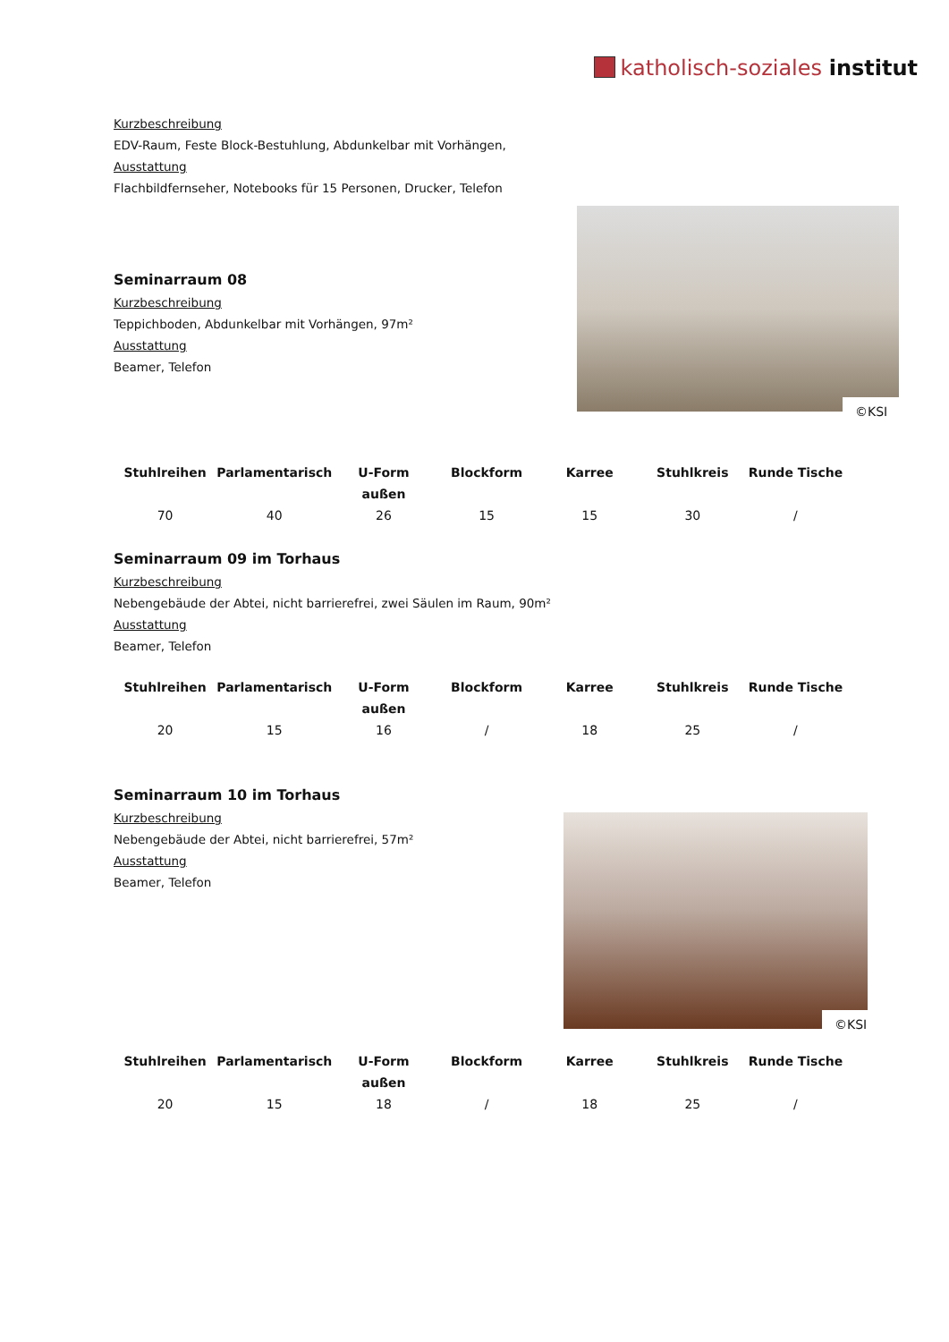katholisch-soziales institut
Kurzbeschreibung
EDV-Raum, Feste Block-Bestuhlung, Abdunkelbar mit Vorhängen,
Ausstattung
Flachbildfernseher, Notebooks für 15 Personen, Drucker, Telefon
©KSI
Seminarraum 08
Kurzbeschreibung
Teppichboden, Abdunkelbar mit Vorhängen, 97m²
Ausstattung
Beamer, Telefon
| Stuhlreihen | Parlamentarisch | U-Form außen | Blockform | Karree | Stuhlkreis | Runde Tische |
| --- | --- | --- | --- | --- | --- | --- |
| 70 | 40 | 26 | 15 | 15 | 30 | / |
Seminarraum 09 im Torhaus
Kurzbeschreibung
Nebengebäude der Abtei, nicht barrierefrei, zwei Säulen im Raum, 90m²
Ausstattung
Beamer, Telefon
| Stuhlreihen | Parlamentarisch | U-Form außen | Blockform | Karree | Stuhlkreis | Runde Tische |
| --- | --- | --- | --- | --- | --- | --- |
| 20 | 15 | 16 | / | 18 | 25 | / |
Seminarraum 10 im Torhaus
Kurzbeschreibung
Nebengebäude der Abtei, nicht barrierefrei, 57m²
Ausstattung
Beamer, Telefon
©KSI
| Stuhlreihen | Parlamentarisch | U-Form außen | Blockform | Karree | Stuhlkreis | Runde Tische |
| --- | --- | --- | --- | --- | --- | --- |
| 20 | 15 | 18 | / | 18 | 25 | / |